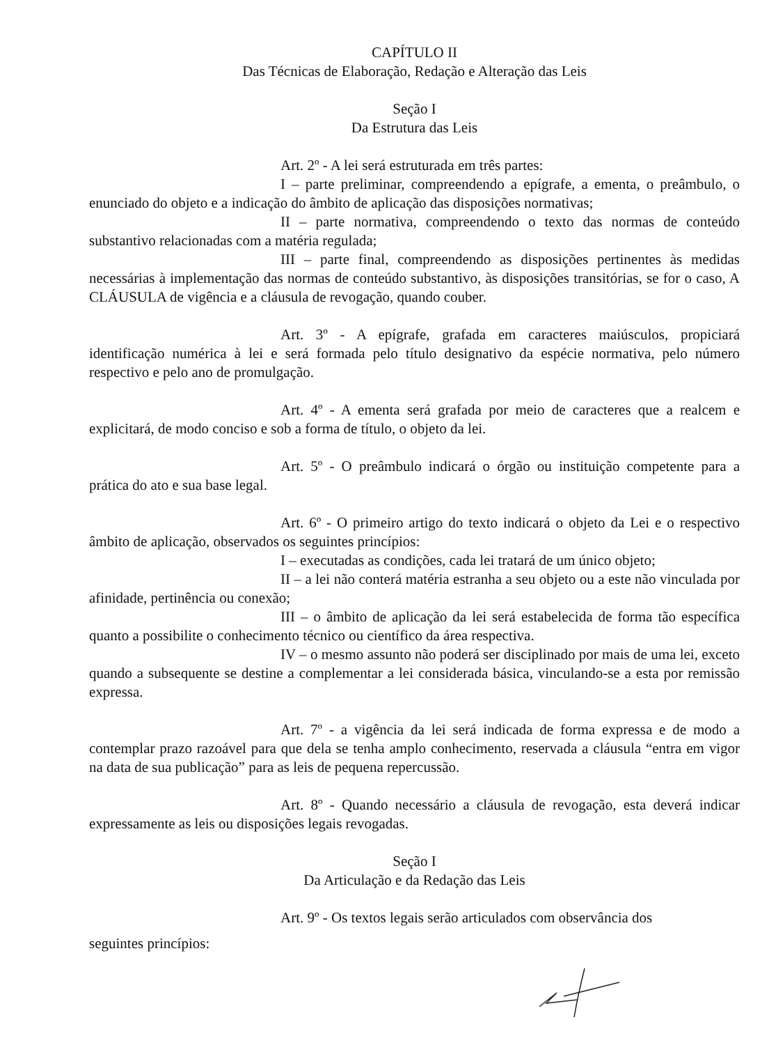CAPÍTULO II
Das Técnicas de Elaboração, Redação e Alteração das Leis
Seção I
Da Estrutura das Leis
Art. 2º - A lei será estruturada em três partes:
I – parte preliminar, compreendendo a epígrafe, a ementa, o preâmbulo, o enunciado do objeto e a indicação do âmbito de aplicação das disposições normativas;
II – parte normativa, compreendendo o texto das normas de conteúdo substantivo relacionadas com a matéria regulada;
III – parte final, compreendendo as disposições pertinentes às medidas necessárias à implementação das normas de conteúdo substantivo, às disposições transitórias, se for o caso, A CLÁUSULA de vigência e a cláusula de revogação, quando couber.
Art. 3º - A epígrafe, grafada em caracteres maiúsculos, propiciará identificação numérica à lei e será formada pelo título designativo da espécie normativa, pelo número respectivo e pelo ano de promulgação.
Art. 4º - A ementa será grafada por meio de caracteres que a realcem e explicitará, de modo conciso e sob a forma de título, o objeto da lei.
Art. 5º - O preâmbulo indicará o órgão ou instituição competente para a prática do ato e sua base legal.
Art. 6º - O primeiro artigo do texto indicará o objeto da Lei e o respectivo âmbito de aplicação, observados os seguintes princípios:
I – executadas as condições, cada lei tratará de um único objeto;
II – a lei não conterá matéria estranha a seu objeto ou a este não vinculada por afinidade, pertinência ou conexão;
III – o âmbito de aplicação da lei será estabelecida de forma tão específica quanto a possibilite o conhecimento técnico ou científico da área respectiva.
IV – o mesmo assunto não poderá ser disciplinado por mais de uma lei, exceto quando a subsequente se destine a complementar a lei considerada básica, vinculando-se a esta por remissão expressa.
Art. 7º - a vigência da lei será indicada de forma expressa e de modo a contemplar prazo razoável para que dela se tenha amplo conhecimento, reservada a cláusula “entra em vigor na data de sua publicação” para as leis de pequena repercussão.
Art. 8º - Quando necessário a cláusula de revogação, esta deverá indicar expressamente as leis ou disposições legais revogadas.
Seção I
Da Articulação e da Redação das Leis
Art. 9º - Os textos legais serão articulados com observância dos
seguintes princípios: